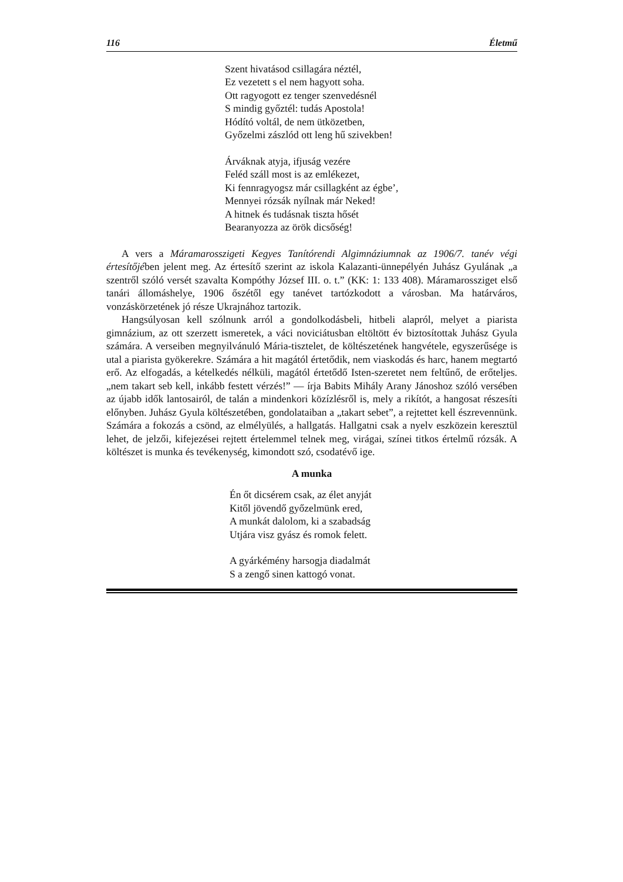116 Életmű
Szent hivatásod csillagára néztél,
Ez vezetett s el nem hagyott soha.
Ott ragyogott ez tenger szenvedésnél
S mindig győztél: tudás Apostola!
Hódító voltál, de nem ütközetben,
Győzelmi zászlód ott leng hű szivekben!
Árváknak atyja, ifjuság vezére
Feléd száll most is az emlékezet,
Ki fennragyogsz már csillagként az égbe’,
Mennyei rózsák nyílnak már Neked!
A hitnek és tudásnak tiszta hősét
Bearanyozza az örök dicsőség!
A vers a Máramarosszigeti Kegyes Tanítórendi Algimnáziumnak az 1906/7. tanév végi értesítőjében jelent meg. Az értesítő szerint az iskola Kalazanti-ünnepélyén Juhász Gyulának „a szentről szóló versét szavalta Kompóthy József III. o. t.” (KK: 1: 133 408). Máramarossziget első tanári állomáshelye, 1906 őszétől egy tanévet tartózkodott a városban. Ma határváros, vonzáskörzetének jó része Ukrajnához tartozik.
Hangsúlyosan kell szólnunk arról a gondolkodásbeli, hitbeli alapról, melyet a piarista gimnázium, az ott szerzett ismeretek, a váci noviciátusban eltöltött év biztosítottak Juhász Gyula számára. A verseiben megnyilvánuló Mária-tisztelet, de költészetének hangvétele, egyszerűsége is utal a piarista gyökerekre. Számára a hit magától értetődik, nem viaskodás és harc, hanem megtartó erő. Az elfogadás, a kételkedés nélküli, magától értetődő Isten-szeretet nem feltűnő, de erőteljes. „nem takart seb kell, inkább festett vérzés!” — írja Babits Mihály Arany Jánoshoz szóló versében az újabb idők lantosairól, de talán a mindenkori közízlésről is, mely a rikítót, a hangosat részesíti előnyben. Juhász Gyula költészetében, gondolataiban a „takart sebet”, a rejtettet kell észrevennünk. Számára a fokozás a csönd, az elmélyülés, a hallgatás. Hallgatni csak a nyelv eszközein keresztül lehet, de jelzői, kifejezései rejtett értelemmel telnek meg, virágai, színei titkos értelmű rózsák. A költészet is munka és tevékenység, kimondott szó, csodatévő ige.
A munka
Én őt dicsérem csak, az élet anyját
Kitől jövendő győzelmünk ered,
A munkát dalolom, ki a szabadság
Utjára visz gyász és romok felett.
A gyárkémény harsogja diadalmát
S a zengő sinen kattogó vonat.